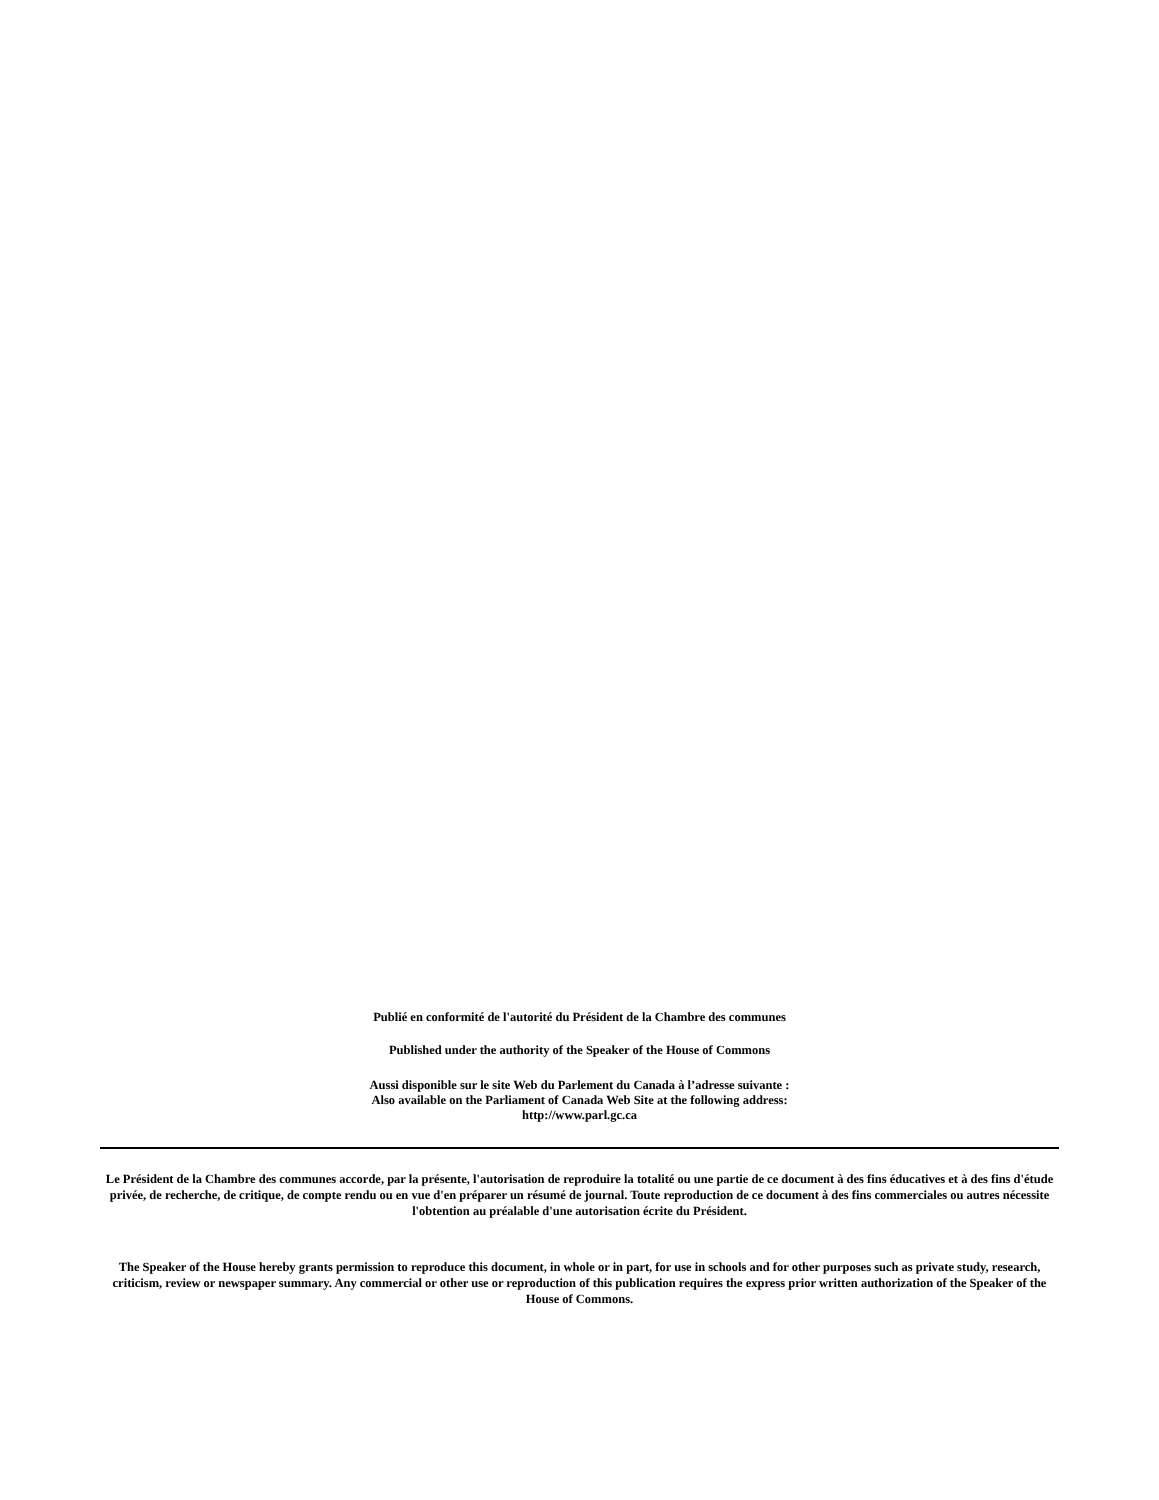Publié en conformité de l'autorité du Président de la Chambre des communes
Published under the authority of the Speaker of the House of Commons
Aussi disponible sur le site Web du Parlement du Canada à l’adresse suivante :
Also available on the Parliament of Canada Web Site at the following address:
http://www.parl.gc.ca
Le Président de la Chambre des communes accorde, par la présente, l'autorisation de reproduire la totalité ou une partie de ce document à des fins éducatives et à des fins d'étude privée, de recherche, de critique, de compte rendu ou en vue d'en préparer un résumé de journal. Toute reproduction de ce document à des fins commerciales ou autres nécessite l'obtention au préalable d'une autorisation écrite du Président.
The Speaker of the House hereby grants permission to reproduce this document, in whole or in part, for use in schools and for other purposes such as private study, research, criticism, review or newspaper summary. Any commercial or other use or reproduction of this publication requires the express prior written authorization of the Speaker of the House of Commons.